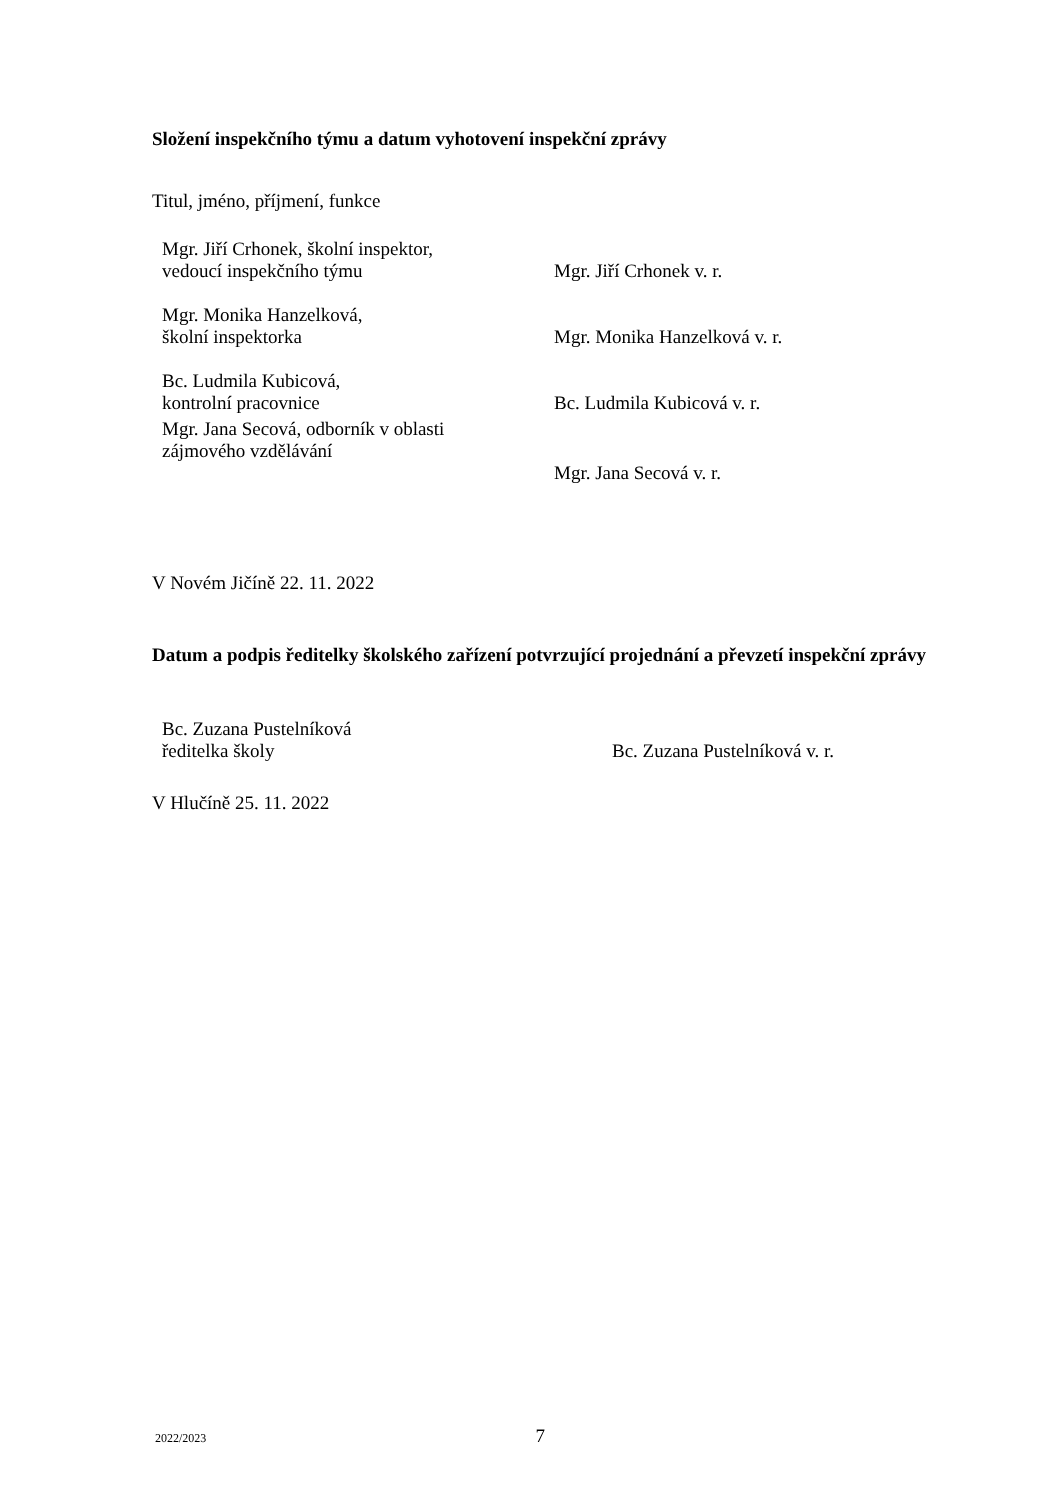Složení inspekčního týmu a datum vyhotovení inspekční zprávy
Titul, jméno, příjmení, funkce
| Mgr. Jiří Crhonek, školní inspektor, vedoucí inspekčního týmu | Mgr. Jiří Crhonek v. r. |
| Mgr. Monika Hanzelková, školní inspektorka | Mgr. Monika Hanzelková v. r. |
| Bc. Ludmila Kubicová, kontrolní pracovnice | Bc. Ludmila Kubicová v. r. |
| Mgr. Jana Secová, odborník v oblasti zájmového vzdělávání | Mgr. Jana Secová v. r. |
V Novém Jičíně 22. 11. 2022
Datum a podpis ředitelky školského zařízení potvrzující projednání a převzetí inspekční zprávy
| Bc. Zuzana Pustelníková ředitelka školy | Bc. Zuzana Pustelníková v. r. |
V Hlučíně 25. 11. 2022
2022/2023 7